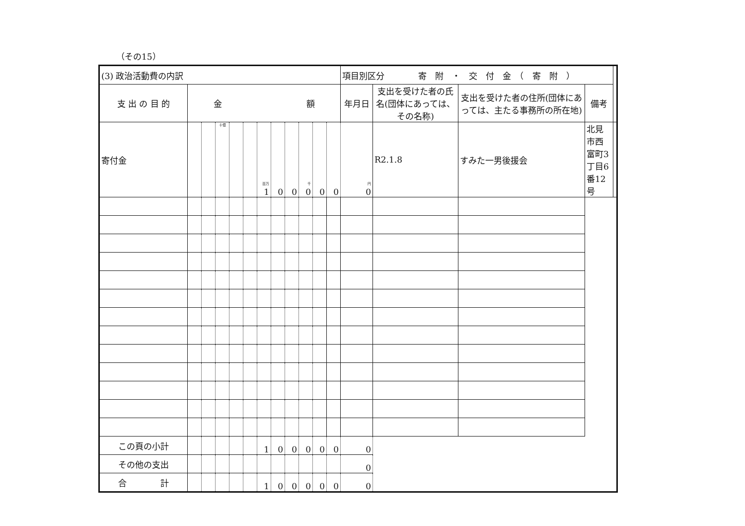（その15）
| (3) 政治活動費の内訳 | | | | | | | | | | | | 項目別区分 寄 附 ・ 交 付 金 （ 寄 附 ） | | | | |
| 支 出 の 目 的 | 金 額 | | | | | | | | | | | 年月日 | 支出を受けた者の氏名(団体にあっては、その名称) | 支出を受けた者の住所(団体にあっては、主たる事務所の所在地) | 備考 | |
| 寄付金 | | | 十億 | | | 百万 1 | 0 | 0 | 千 0 | 0 | 0 | 円 0 | R2.1.8 | すみた一男後援会 | 北見市西富町3丁目6番12号 | |
| この頁の小計 | | | | | | 1 | 0 | 0 | 0 | 0 | 0 | 0 | | | | |
| その他の支出 | | | | | | | | | | | | 0 | | | | |
| 合 計 | | | | | | 1 | 0 | 0 | 0 | 0 | 0 | 0 | | | | |